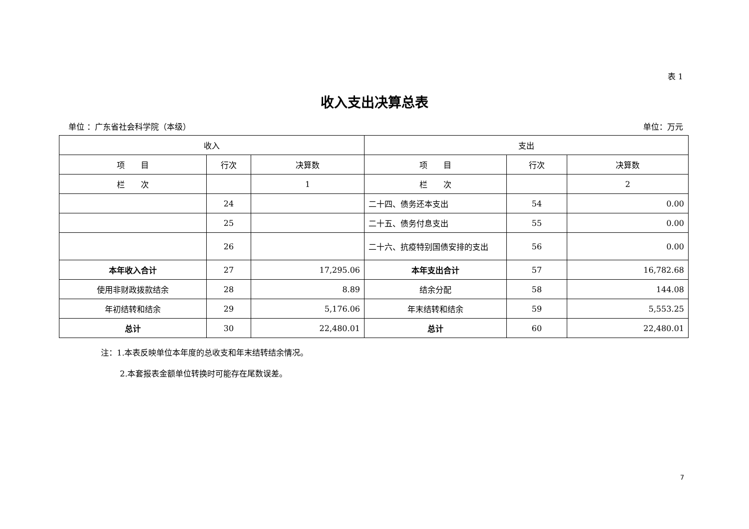表 1
收入支出决算总表
单位 ：广东省社会科学院（本级） 单位：万元
| 收入 | | | 支出 | | |
| --- | --- | --- | --- | --- | --- |
| 项 目 | 行次 | 决算数 | 项 目 | 行次 | 决算数 |
| 栏 次 | | 1 | 栏 次 | | 2 |
| | 24 | | 二十四、债务还本支出 | 54 | 0.00 |
| | 25 | | 二十五、债务付息支出 | 55 | 0.00 |
| | 26 | | 二十六、抗疫特别国债安排的支出 | 56 | 0.00 |
| 本年收入合计 | 27 | 17,295.06 | 本年支出合计 | 57 | 16,782.68 |
| 使用非财政拨款结余 | 28 | 8.89 | 结余分配 | 58 | 144.08 |
| 年初结转和结余 | 29 | 5,176.06 | 年末结转和结余 | 59 | 5,553.25 |
| 总计 | 30 | 22,480.01 | 总计 | 60 | 22,480.01 |
注：1.本表反映单位本年度的总收支和年末结转结余情况。
2.本套报表金额单位转换时可能存在尾数误差。
7